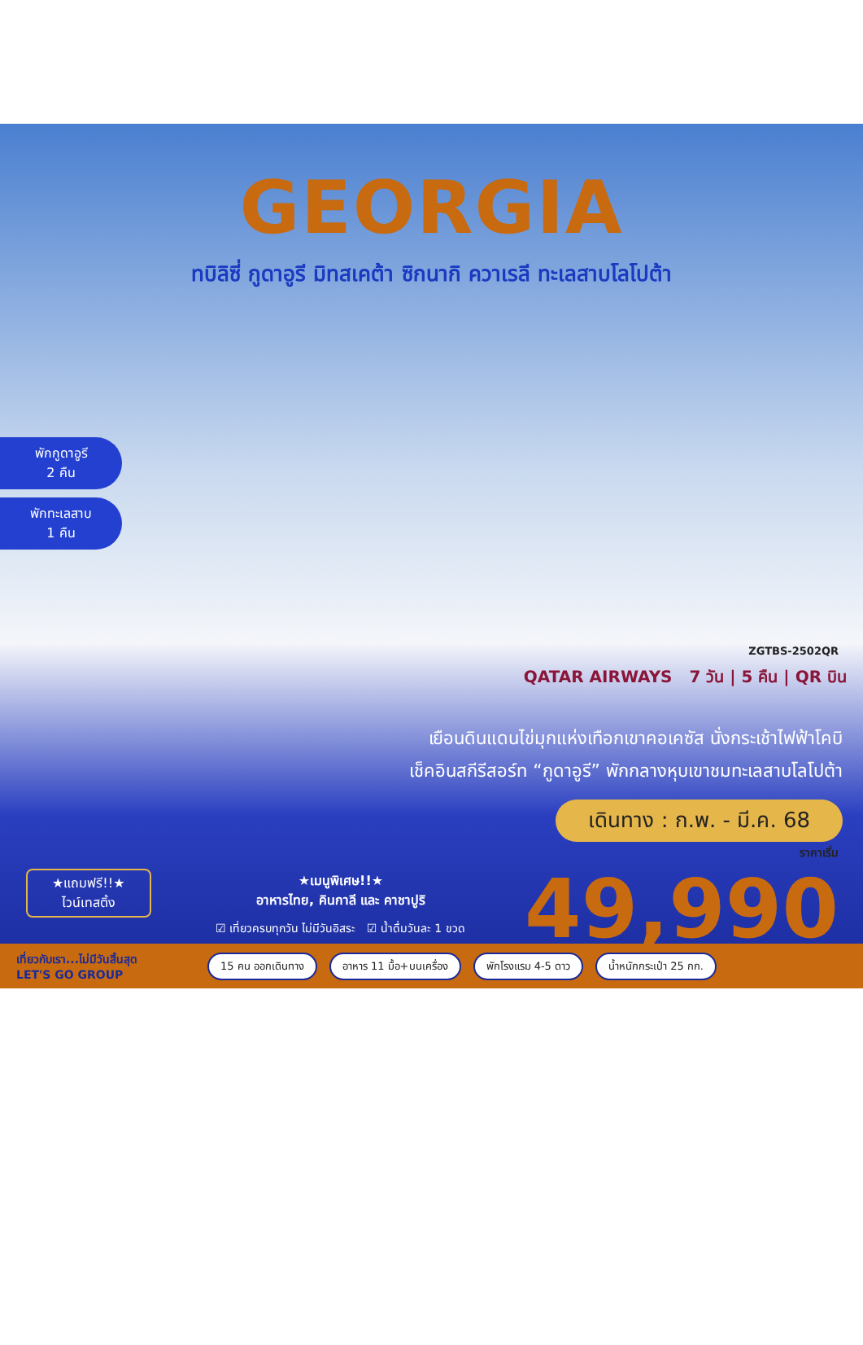GEORGIA
ทบิลิซี่ กูดาอูรี มิทสเคต้า ซิกนากิ ควาเรลี ทะเลสาบโลโปต้า
พักกูดาอูรี
2 คืน
พักทะเลสาบ
1 คืน
ZGTBS-2502QR
QATAR AIRWAYS 7 วัน | 5 คืน | QR บิน
เยือนดินแดนไข่มุกแห่งเทือกเขาคอเคซัส นั่งกระเช้าไฟฟ้าโคบิ
เช็คอินสกีรีสอร์ท “กูดาอูรี” พักกลางหุบเขาชมทะเลสาบโลโปต้า
เดินทาง : ก.พ. - มี.ค. 68
ราคาเริ่ม
49,990
★แถมฟรี!!★
ไวน์เทสติ้ง
★เมนูพิเศษ!!★
อาหารไทย, คินกาลี และ คาชาปูริ
☑ เที่ยวครบทุกวัน ไม่มีวันอิสระ ☑ น้ำดื่มวันละ 1 ขวด
เที่ยวกับเรา...ไม่มีวันสิ้นสุด
LET'S GO GROUP
15 คน ออกเดินทาง อาหาร 11 มื้อ+บนเครื่อง พักโรงแรม 4-5 ดาว น้ำหนักกระเป๋า 25 กก.